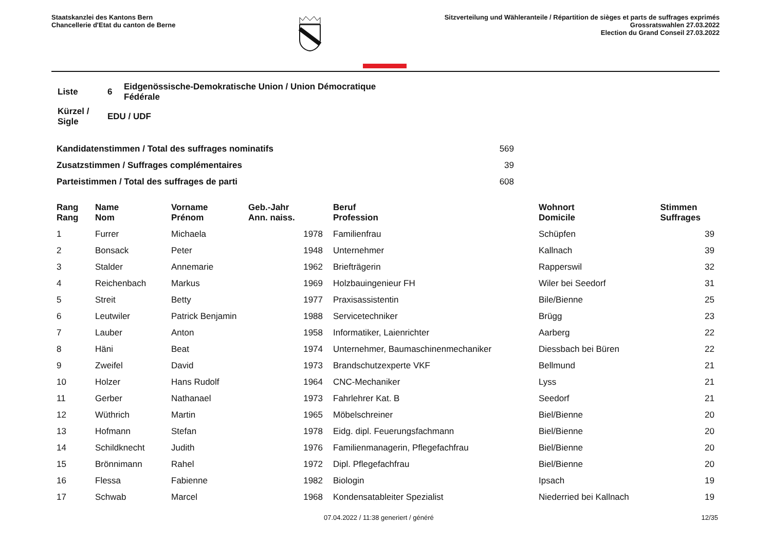Staatskanzlei des Kantons Bern
Chancellerie d'Etat du canton de Berne
Sitzverteilung und Wähleranteile / Répartition de sièges et parts de suffrages exprimés
Grossratswahlen 27.03.2022
Election du Grand Conseil 27.03.2022
| Liste | 6 | Eidgenössische-Demokratische Union / Union Démocratique Fédérale |
| Kürzel / Sigle | EDU / UDF | |
| Kandidatenstimmen / Total des suffrages nominatifs | 569 |
| Zusatzstimmen / Suffrages complémentaires | 39 |
| Parteistimmen / Total des suffrages de parti | 608 |
| Rang Rang | | Name Nom | Vorname Prénom | Geb.-Jahr Ann. naiss. | | Beruf Profession | Wohnort Domicile | Stimmen Suffrages |
| --- | --- | --- | --- | --- | --- | --- | --- | --- |
| 1 | | Furrer | Michaela | 1978 | | Familienfrau | Schüpfen | 39 |
| 2 | | Bonsack | Peter | 1948 | | Unternehmer | Kallnach | 39 |
| 3 | | Stalder | Annemarie | 1962 | | Briefträgerin | Rapperswil | 32 |
| 4 | | Reichenbach | Markus | 1969 | | Holzbauingenieur FH | Wiler bei Seedorf | 31 |
| 5 | | Streit | Betty | 1977 | | Praxisassistentin | Bile/Bienne | 25 |
| 6 | | Leutwiler | Patrick Benjamin | 1988 | | Servicetechniker | Brügg | 23 |
| 7 | | Lauber | Anton | 1958 | | Informatiker, Laienrichter | Aarberg | 22 |
| 8 | | Häni | Beat | 1974 | | Unternehmer, Baumaschinenmechaniker | Diessbach bei Büren | 22 |
| 9 | | Zweifel | David | 1973 | | Brandschutzexperte VKF | Bellmund | 21 |
| 10 | | Holzer | Hans Rudolf | 1964 | | CNC-Mechaniker | Lyss | 21 |
| 11 | | Gerber | Nathanael | 1973 | | Fahrlehrer Kat. B | Seedorf | 21 |
| 12 | | Wüthrich | Martin | 1965 | | Möbelschreiner | Biel/Bienne | 20 |
| 13 | | Hofmann | Stefan | 1978 | | Eidg. dipl. Feuerungsfachmann | Biel/Bienne | 20 |
| 14 | | Schildknecht | Judith | 1976 | | Familienmanagerin, Pflegefachfrau | Biel/Bienne | 20 |
| 15 | | Brönnimann | Rahel | 1972 | | Dipl. Pflegefachfrau | Biel/Bienne | 20 |
| 16 | | Flessa | Fabienne | 1982 | | Biologin | Ipsach | 19 |
| 17 | | Schwab | Marcel | 1968 | | Kondensatableiter Spezialist | Niederried bei Kallnach | 19 |
07.04.2022 / 11:38 generiert / généré 12/35